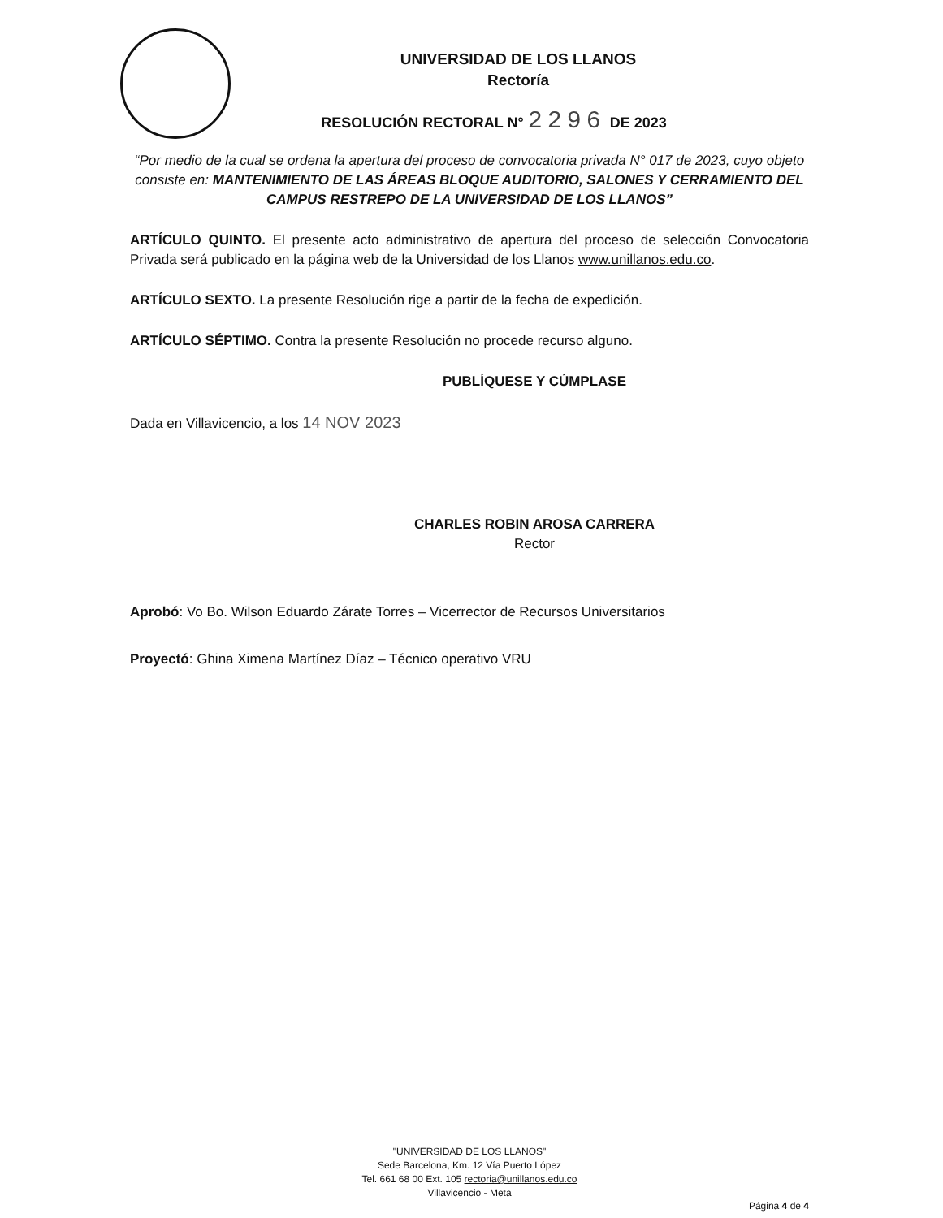UNIVERSIDAD DE LOS LLANOS
Rectoría
RESOLUCIÓN RECTORAL N° 2296 DE 2023
“Por medio de la cual se ordena la apertura del proceso de convocatoria privada N° 017 de 2023, cuyo objeto consiste en: MANTENIMIENTO DE LAS ÁREAS BLOQUE AUDITORIO, SALONES Y CERRAMIENTO DEL CAMPUS RESTREPO DE LA UNIVERSIDAD DE LOS LLANOS”
ARTÍCULO QUINTO. El presente acto administrativo de apertura del proceso de selección Convocatoria Privada será publicado en la página web de la Universidad de los Llanos www.unillanos.edu.co.
ARTÍCULO SEXTO. La presente Resolución rige a partir de la fecha de expedición.
ARTÍCULO SÉPTIMO. Contra la presente Resolución no procede recurso alguno.
PUBLÍQUESE Y CÚMPLASE
Dada en Villavicencio, a los 14 NOV 2023
CHARLES ROBIN AROSA CARRERA
Rector
Aprobó: Vo Bo. Wilson Eduardo Zárate Torres – Vicerrector de Recursos Universitarios
Proyectó: Ghina Ximena Martínez Díaz – Técnico operativo VRU
"UNIVERSIDAD DE LOS LLANOS"
Sede Barcelona, Km. 12 Vía Puerto López
Tel. 661 68 00 Ext. 105 rectoria@unillanos.edu.co
Villavicencio - Meta
Página 4 de 4